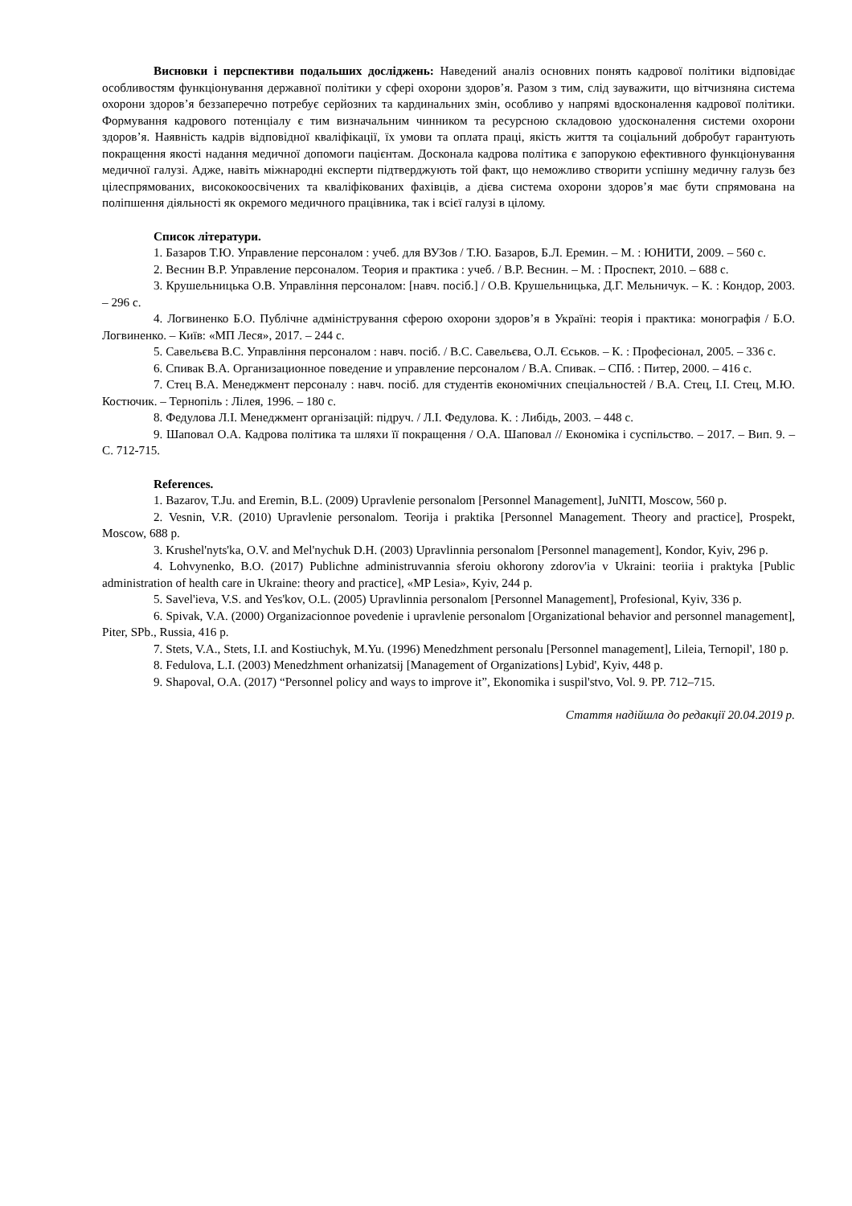Висновки і перспективи подальших досліджень: Наведений аналіз основних понять кадрової політики відповідає особливостям функціонування державної політики у сфері охорони здоров’я. Разом з тим, слід зауважити, що вітчизняна система охорони здоров’я беззаперечно потребує серйозних та кардинальних змін, особливо у напрямі вдосконалення кадрової політики. Формування кадрового потенціалу є тим визначальним чинником та ресурсною складовою удосконалення системи охорони здоров’я. Наявність кадрів відповідної кваліфікації, їх умови та оплата праці, якість життя та соціальний добробут гарантують покращення якості надання медичної допомоги пацієнтам. Досконала кадрова політика є запорукою ефективного функціонування медичної галузі. Адже, навіть міжнародні експерти підтверджують той факт, що неможливо створити успішну медичну галузь без цілеспрямованих, висококоосвічених та кваліфікованих фахівців, а дієва система охорони здоров’я має бути спрямована на поліпшення діяльності як окремого медичного працівника, так і всієї галузі в цілому.
Список літератури.
1. Базаров Т.Ю. Управление персоналом : учеб. для ВУЗов / Т.Ю. Базаров, Б.Л. Еремин. – М. : ЮНИТИ, 2009. – 560 с.
2. Веснин В.Р. Управление персоналом. Теория и практика : учеб. / В.Р. Веснин. – М. : Проспект, 2010. – 688 с.
3. Крушельницька О.В. Управління персоналом: [навч. посіб.] / О.В. Крушельницька, Д.Г. Мельничук. – К. : Кондор, 2003. – 296 с.
4. Логвиненко Б.О. Публічне адміністрування сферою охорони здоров’я в Україні: теорія і практика: монографія / Б.О. Логвиненко. – Київ: «МП Леся», 2017. – 244 с.
5. Савельєва В.С. Управління персоналом : навч. посіб. / В.С. Савельєва, О.Л. Єськов. – К. : Професіонал, 2005. – 336 с.
6. Спивак В.А. Организационное поведение и управление персоналом / В.А. Спивак. – СПб. : Питер, 2000. – 416 с.
7. Стец В.А. Менеджмент персоналу : навч. посіб. для студентів економічних спеціальностей / В.А. Стец, І.І. Стец, М.Ю. Костючик. – Тернопіль : Лілея, 1996. – 180 с.
8. Федулова Л.І. Менеджмент організацій: підруч. / Л.І. Федулова. К. : Либідь, 2003. – 448 с.
9. Шаповал О.А. Кадрова політика та шляхи її покращення / О.А. Шаповал // Економіка і суспільство. – 2017. – Вип. 9. – С. 712-715.
References.
1. Bazarov, T.Ju. and Eremin, B.L. (2009) Upravlenie personalom [Personnel Management], JuNITI, Moscow, 560 p.
2. Vesnin, V.R. (2010) Upravlenie personalom. Teorija i praktika [Personnel Management. Theory and practice], Prospekt, Moscow, 688 p.
3. Krushel'nyts'ka, O.V. and Mel'nychuk D.H. (2003) Upravlinnia personalom [Personnel management], Kondor, Kyiv, 296 p.
4. Lohvynenko, B.O. (2017) Publichne administruvannia sferoiu okhorony zdorov'ia v Ukraini: teoriia i praktyka [Public administration of health care in Ukraine: theory and practice], «MP Lesia», Kyiv, 244 p.
5. Savel'ieva, V.S. and Yes'kov, O.L. (2005) Upravlinnia personalom [Personnel Management], Profesional, Kyiv, 336 p.
6. Spivak, V.A. (2000) Organizacionnoe povedenie i upravlenie personalom [Organizational behavior and personnel management], Piter, SPb., Russia, 416 p.
7. Stets, V.A., Stets, I.I. and Kostiuchyk, M.Yu. (1996) Menedzhment personalu [Personnel management], Lileia, Ternopil', 180 p.
8. Fedulova, L.I. (2003) Menedzhment orhanizatsij [Management of Organizations] Lybid', Kyiv, 448 p.
9. Shapoval, O.A. (2017) “Personnel policy and ways to improve it”, Ekonomika i suspil'stvo, Vol. 9. PP. 712–715.
Стаття надійшла до редакції 20.04.2019 р.